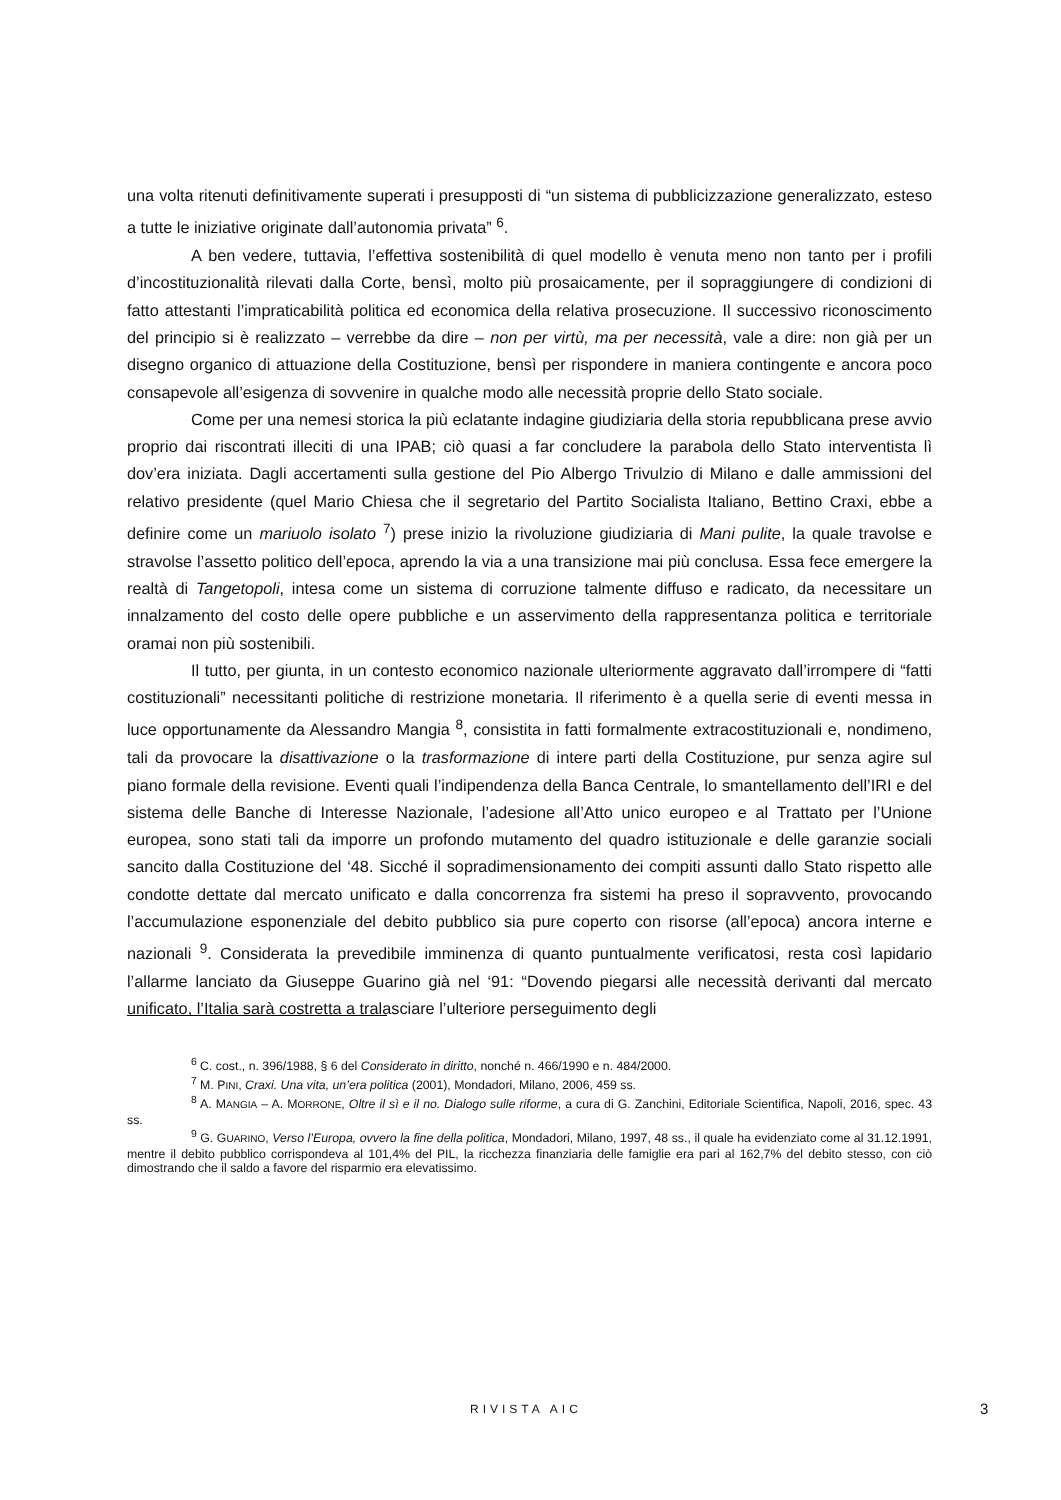una volta ritenuti definitivamente superati i presupposti di “un sistema di pubblicizzazione generalizzato, esteso a tutte le iniziative originate dall’autonomia privata” <sup>6</sup>.
A ben vedere, tuttavia, l’effettiva sostenibilità di quel modello è venuta meno non tanto per i profili d’incostituzionalità rilevati dalla Corte, bensì, molto più prosaicamente, per il sopraggiungere di condizioni di fatto attestanti l’impraticabilità politica ed economica della relativa prosecuzione. Il successivo riconoscimento del principio si è realizzato – verrebbe da dire – non per virtù, ma per necessità, vale a dire: non già per un disegno organico di attuazione della Costituzione, bensì per rispondere in maniera contingente e ancora poco consapevole all’esigenza di sovvenire in qualche modo alle necessità proprie dello Stato sociale.
Come per una nemesi storica la più eclatante indagine giudiziaria della storia repubblicana prese avvio proprio dai riscontrati illeciti di una IPAB; ciò quasi a far concludere la parabola dello Stato interventista lì dov’era iniziata. Dagli accertamenti sulla gestione del Pio Albergo Trivulzio di Milano e dalle ammissioni del relativo presidente (quel Mario Chiesa che il segretario del Partito Socialista Italiano, Bettino Craxi, ebbe a definire come un mariuolo isolato <sup>7</sup>) prese inizio la rivoluzione giudiziaria di Mani pulite, la quale travolse e stravolse l’assetto politico dell’epoca, aprendo la via a una transizione mai più conclusa. Essa fece emergere la realtà di Tangetopoli, intesa come un sistema di corruzione talmente diffuso e radicato, da necessitare un innalzamento del costo delle opere pubbliche e un asservimento della rappresentanza politica e territoriale oramai non più sostenibili.
Il tutto, per giunta, in un contesto economico nazionale ulteriormente aggravato dall’irrompere di “fatti costituzionali” necessitanti politiche di restrizione monetaria. Il riferimento è a quella serie di eventi messa in luce opportunamente da Alessandro Mangia <sup>8</sup>, consistita in fatti formalmente extracostituzionali e, nondimeno, tali da provocare la disattivazione o la trasformazione di intere parti della Costituzione, pur senza agire sul piano formale della revisione. Eventi quali l’indipendenza della Banca Centrale, lo smantellamento dell’IRI e del sistema delle Banche di Interesse Nazionale, l’adesione all’Atto unico europeo e al Trattato per l’Unione europea, sono stati tali da imporre un profondo mutamento del quadro istituzionale e delle garanzie sociali sancito dalla Costituzione del ‘48. Sicché il sopradimensionamento dei compiti assunti dallo Stato rispetto alle condotte dettate dal mercato unificato e dalla concorrenza fra sistemi ha preso il sopravvento, provocando l’accumulazione esponenziale del debito pubblico sia pure coperto con risorse (all’epoca) ancora interne e nazionali <sup>9</sup>. Considerata la prevedibile imminenza di quanto puntualmente verificatosi, resta così lapidario l’allarme lanciato da Giuseppe Guarino già nel ‘91: “Dovendo piegarsi alle necessità derivanti dal mercato unificato, l’Italia sarà costretta a tralasciare l’ulteriore perseguimento degli
<sup>6</sup> C. cost., n. 396/1988, § 6 del Considerato in diritto, nonché n. 466/1990 e n. 484/2000.
<sup>7</sup> M. PINI, Craxi. Una vita, un’era politica (2001), Mondadori, Milano, 2006, 459 ss.
<sup>8</sup> A. MANGIA – A. MORRONE, Oltre il sì e il no. Dialogo sulle riforme, a cura di G. Zanchini, Editoriale Scientifica, Napoli, 2016, spec. 43 ss.
<sup>9</sup> G. GUARINO, Verso l’Europa, ovvero la fine della politica, Mondadori, Milano, 1997, 48 ss., il quale ha evidenziato come al 31.12.1991, mentre il debito pubblico corrispondeva al 101,4% del PIL, la ricchezza finanziaria delle famiglie era pari al 162,7% del debito stesso, con ciò dimostrando che il saldo a favore del risparmio era elevatissimo.
RIVISTA AIC 3